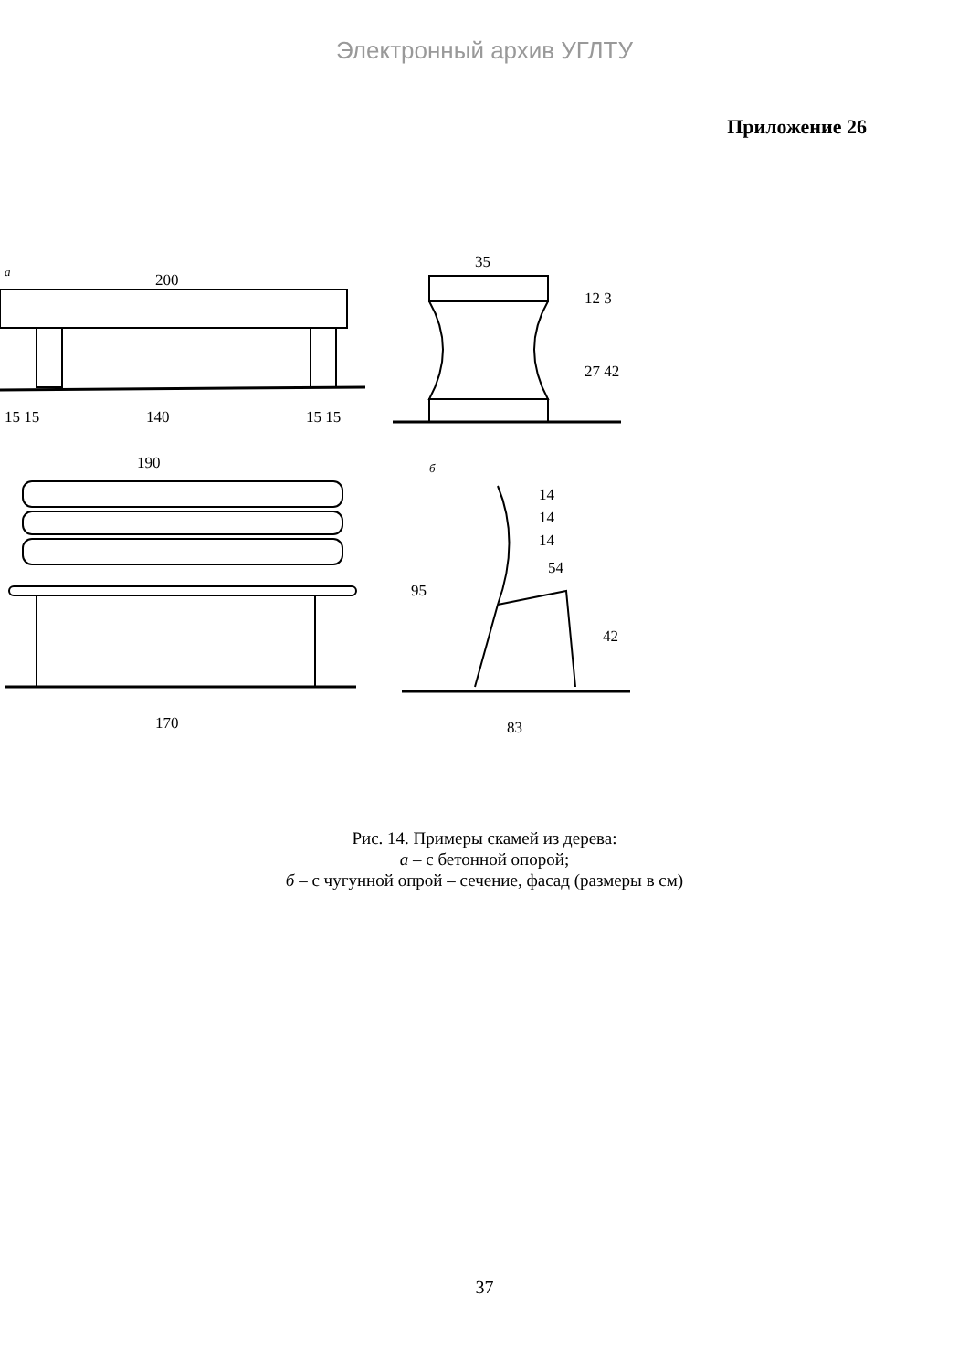Электронный архив УГЛТУ
Приложение 26
а
200
15 15
140
15 15
35
12 3
27 42
190
170
б
14
14
14
54
95
42
83
Рис. 14. Примеры скамей из дерева:
а – с бетонной опорой;
б – с чугунной опрой – сечение, фасад (размеры в см)
37